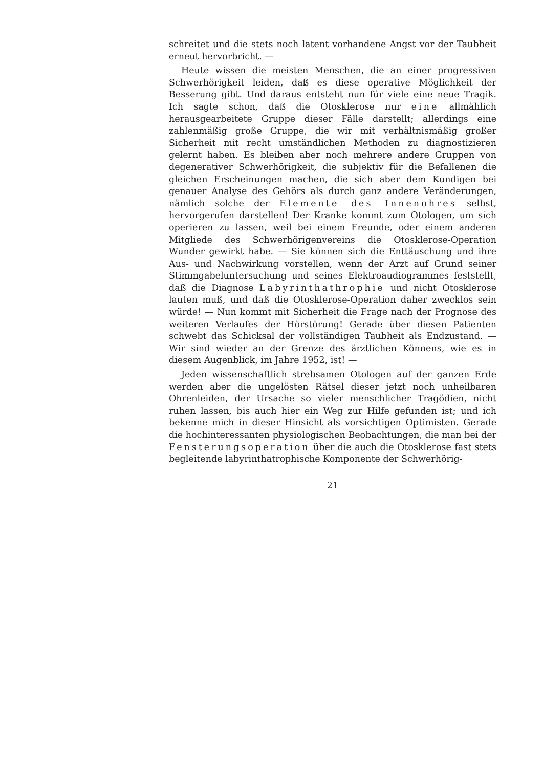schreitet und die stets noch latent vorhandene Angst vor der Taubheit erneut hervorbricht. —
Heute wissen die meisten Menschen, die an einer progressiven Schwerhörigkeit leiden, daß es diese operative Möglichkeit der Besserung gibt. Und daraus entsteht nun für viele eine neue Tragik. Ich sagte schon, daß die Otosklerose nur eine allmählich herausgearbeitete Gruppe dieser Fälle darstellt; allerdings eine zahlenmäßig große Gruppe, die wir mit verhältnismäßig großer Sicherheit mit recht umständlichen Methoden zu diagnostizieren gelernt haben. Es bleiben aber noch mehrere andere Gruppen von degenerativer Schwerhörigkeit, die subjektiv für die Befallenen die gleichen Erscheinungen machen, die sich aber dem Kundigen bei genauer Analyse des Gehörs als durch ganz andere Veränderungen, nämlich solche der Elemente des Innenohres selbst, hervorgerufen darstellen! Der Kranke kommt zum Otologen, um sich operieren zu lassen, weil bei einem Freunde, oder einem anderen Mitgliede des Schwerhörigenvereins die Otosklerose-Operation Wunder gewirkt habe. — Sie können sich die Enttäuschung und ihre Aus- und Nachwirkung vorstellen, wenn der Arzt auf Grund seiner Stimmgabeluntersuchung und seines Elektroaudiogrammes feststellt, daß die Diagnose Labyrinthathrophie und nicht Otosklerose lauten muß, und daß die Otosklerose-Operation daher zwecklos sein würde! — Nun kommt mit Sicherheit die Frage nach der Prognose des weiteren Verlaufes der Hörstörung! Gerade über diesen Patienten schwebt das Schicksal der vollständigen Taubheit als Endzustand. — Wir sind wieder an der Grenze des ärztlichen Könnens, wie es in diesem Augenblick, im Jahre 1952, ist! —
Jeden wissenschaftlich strebsamen Otologen auf der ganzen Erde werden aber die ungelösten Rätsel dieser jetzt noch unheilbaren Ohrenleiden, der Ursache so vieler menschlicher Tragödien, nicht ruhen lassen, bis auch hier ein Weg zur Hilfe gefunden ist; und ich bekenne mich in dieser Hinsicht als vorsichtigen Optimisten. Gerade die hochinteressanten physiologischen Beobachtungen, die man bei der Fensterungsoperation über die auch die Otosklerose fast stets begleitende labyrinthatrophische Komponente der Schwerhörig-
21